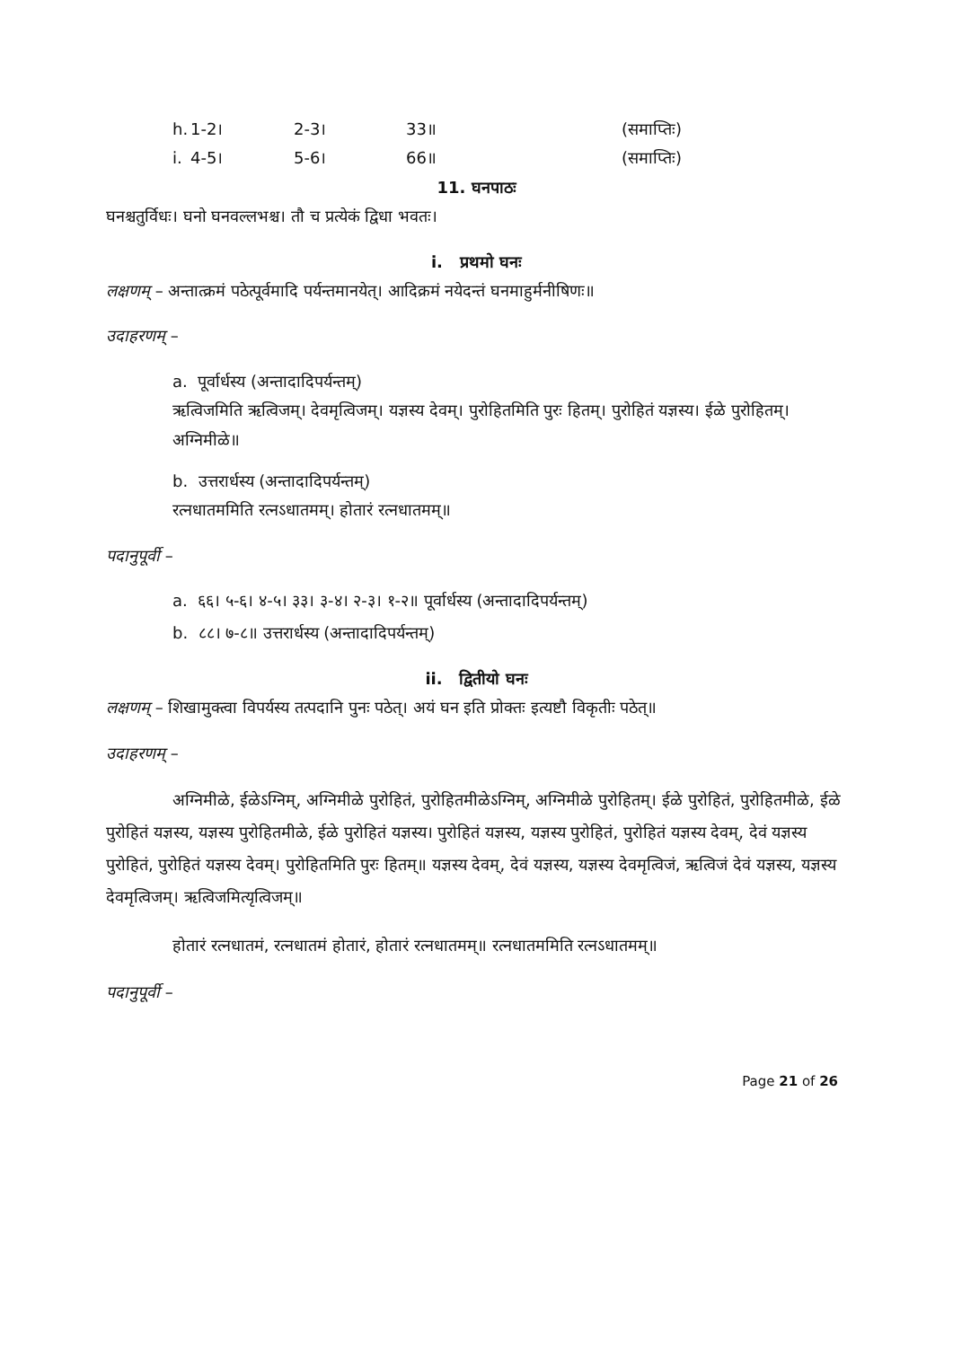h. 1-2। 2-3। 33॥ (समाप्तिः)
i. 4-5। 5-6। 66॥ (समाप्तिः)
11. घनपाठः
घनश्चतुर्विधः। घनो घनवल्लभश्च। तौ च प्रत्येकं द्विधा भवतः।
i. प्रथमो घनः
लक्षणम् – अन्तात्क्रमं पठेत्पूर्वमादि पर्यन्तमानयेत्। आदिक्रमं नयेदन्तं घनमाहुर्मनीषिणः॥
उदाहरणम् –
a. पूर्वार्धस्य (अन्तादादिपर्यन्तम्)
ऋत्विजमिति ऋत्विजम्। देवमृत्विजम्। यज्ञस्य देवम्। पुरोहितमिति पुरः हितम्। पुरोहितं यज्ञस्य। ईळे पुरोहितम्। अग्निमीळे॥
b. उत्तरार्धस्य (अन्तादादिपर्यन्तम्)
रत्नधातममिति रत्नऽधातमम्। होतारं रत्नधातमम्॥
पदानुपूर्वी –
a. ६६। ५-६। ४-५। ३३। ३-४। २-३। १-२॥ पूर्वार्धस्य (अन्तादादिपर्यन्तम्)
b. ८८। ७-८॥ उत्तरार्धस्य (अन्तादादिपर्यन्तम्)
ii. द्वितीयो घनः
लक्षणम् – शिखामुक्त्वा विपर्यस्य तत्पदानि पुनः पठेत्। अयं घन इति प्रोक्तः इत्यष्टौ विकृतीः पठेत्॥
उदाहरणम् –
अग्निमीळे, ईळेऽग्निम्, अग्निमीळे पुरोहितं, पुरोहितमीळेऽग्निम्, अग्निमीळे पुरोहितम्। ईळे पुरोहितं, पुरोहितमीळे, ईळे पुरोहितं यज्ञस्य, यज्ञस्य पुरोहितमीळे, ईळे पुरोहितं यज्ञस्य। पुरोहितं यज्ञस्य, यज्ञस्य पुरोहितं, पुरोहितं यज्ञस्य देवम्, देवं यज्ञस्य पुरोहितं, पुरोहितं यज्ञस्य देवम्। पुरोहितमिति पुरः हितम्॥ यज्ञस्य देवम्, देवं यज्ञस्य, यज्ञस्य देवमृत्विजं, ऋत्विजं देवं यज्ञस्य, यज्ञस्य देवमृत्विजम्। ऋत्विजमित्यृत्विजम्॥
होतारं रत्नधातमं, रत्नधातमं होतारं, होतारं रत्नधातमम्॥ रत्नधातममिति रत्नऽधातमम्॥
पदानुपूर्वी –
Page 21 of 26